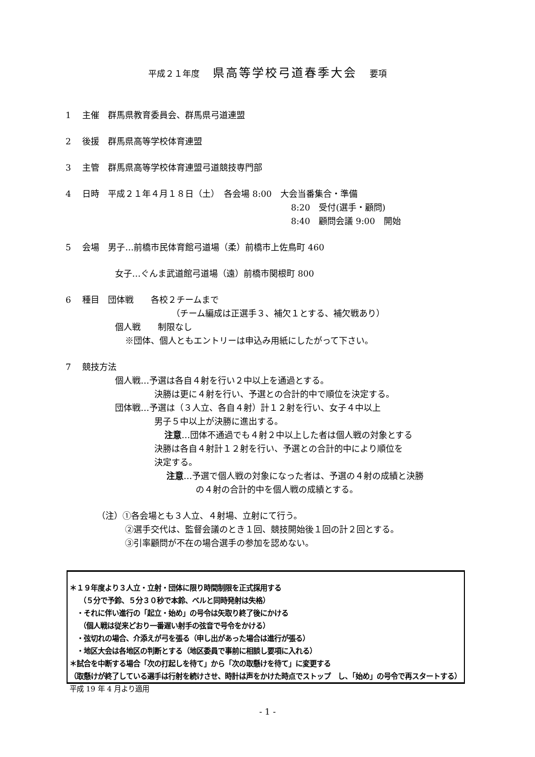平成２１年度 県高等学校弓道春季大会 要項
1　 主催　群馬県教育委員会、群馬県弓道連盟
2　 後援　群馬県高等学校体育連盟
3　 主管　群馬県高等学校体育連盟弓道競技専門部
4　 日時　平成２１年４月１８日（土）　各会場 8:00　大会当番集合・準備
8:20　受付(選手・顧問)
8:40　顧問会議 9:00　開始
5　 会場　男子…前橋市民体育館弓道場（柔）前橋市上佐鳥町 460
女子…ぐんま武道館弓道場（遠）前橋市関根町 800
6　 種目　団体戦　　各校２チームまで
（チーム編成は正選手３、補欠１とする、補欠戦あり）
個人戦　　制限なし
※団体、個人ともエントリーは申込み用紙にしたがって下さい。
7　 競技方法
個人戦…予選は各自４射を行い２中以上を通過とする。
決勝は更に４射を行い、予選との合計的中で順位を決定する。
団体戦…予選は（３人立、各自４射）計１２射を行い、女子４中以上
男子５中以上が決勝に進出する。
注意…団体不通過でも４射２中以上した者は個人戦の対象とする
決勝は各自４射計１２射を行い、予選との合計的中により順位を
決定する。
注意…予選で個人戦の対象になった者は、予選の４射の成績と決勝
の４射の合計的中を個人戦の成績とする。
（注）①各会場とも３人立、４射場、立射にて行う。
②選手交代は、監督会議のとき１回、競技開始後１回の計２回とする。
③引率顧問が不在の場合選手の参加を認めない。
＊１９年度より３人立・立射・団体に限り時間制限を正式採用する
　 （５分で予鈴、５分３０秒で本鈴、ベルと同時発射は失格）
　・それに伴い進行の「起立・始め」の号令は矢取り終了後にかける
　 （個人戦は従来どおり一番遅い射手の弦音で号令をかける）
　・弦切れの場合、介添えが弓を張る（申し出があった場合は進行が張る）
　・地区大会は各地区の判断とする（地区委員で事前に相談し要項に入れる）
＊試合を中断する場合「次の打起しを待て」から「次の取懸けを待て」に変更する
（取懸けが終了している選手は行射を続けさせ、時計は声をかけた時点でストップ　し、「始め」の号令で再スタートする）　　平成 19 年 4 月より適用
- 1 -